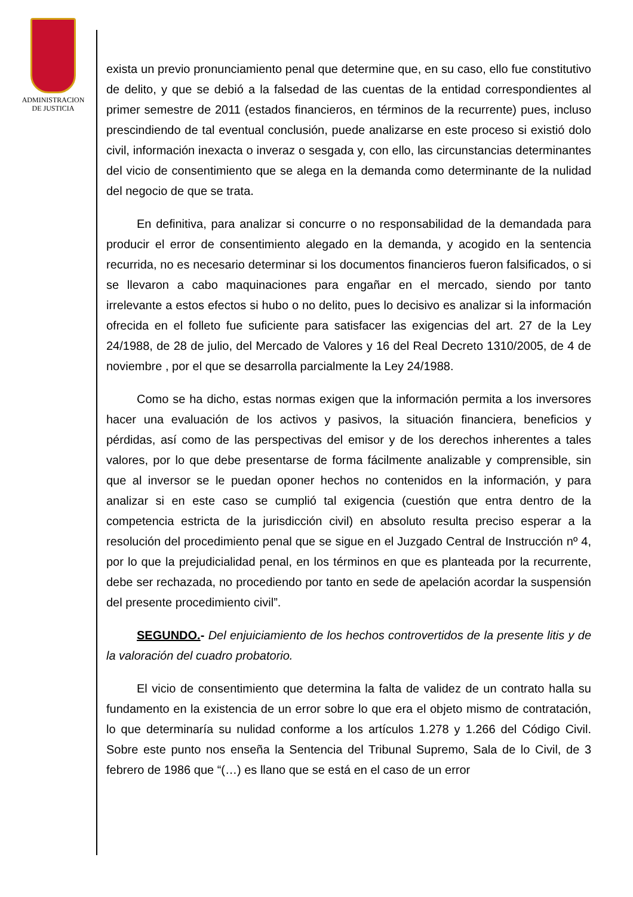ADMINISTRACION
DE JUSTICIA
exista un previo pronunciamiento penal que determine que, en su caso, ello fue constitutivo de delito, y que se debió a la falsedad de las cuentas de la entidad correspondientes al primer semestre de 2011 (estados financieros, en términos de la recurrente) pues, incluso prescindiendo de tal eventual conclusión, puede analizarse en este proceso si existió dolo civil, información inexacta o inveraz o sesgada y, con ello, las circunstancias determinantes del vicio de consentimiento que se alega en la demanda como determinante de la nulidad del negocio de que se trata.
En definitiva, para analizar si concurre o no responsabilidad de la demandada para producir el error de consentimiento alegado en la demanda, y acogido en la sentencia recurrida, no es necesario determinar si los documentos financieros fueron falsificados, o si se llevaron a cabo maquinaciones para engañar en el mercado, siendo por tanto irrelevante a estos efectos si hubo o no delito, pues lo decisivo es analizar si la información ofrecida en el folleto fue suficiente para satisfacer las exigencias del art. 27 de la Ley 24/1988, de 28 de julio, del Mercado de Valores y 16 del Real Decreto 1310/2005, de 4 de noviembre , por el que se desarrolla parcialmente la Ley 24/1988.
Como se ha dicho, estas normas exigen que la información permita a los inversores hacer una evaluación de los activos y pasivos, la situación financiera, beneficios y pérdidas, así como de las perspectivas del emisor y de los derechos inherentes a tales valores, por lo que debe presentarse de forma fácilmente analizable y comprensible, sin que al inversor se le puedan oponer hechos no contenidos en la información, y para analizar si en este caso se cumplió tal exigencia (cuestión que entra dentro de la competencia estricta de la jurisdicción civil) en absoluto resulta preciso esperar a la resolución del procedimiento penal que se sigue en el Juzgado Central de Instrucción nº 4, por lo que la prejudicialidad penal, en los términos en que es planteada por la recurrente, debe ser rechazada, no procediendo por tanto en sede de apelación acordar la suspensión del presente procedimiento civil”.
SEGUNDO.- Del enjuiciamiento de los hechos controvertidos de la presente litis y de la valoración del cuadro probatorio.
El vicio de consentimiento que determina la falta de validez de un contrato halla su fundamento en la existencia de un error sobre lo que era el objeto mismo de contratación, lo que determinaría su nulidad conforme a los artículos 1.278 y 1.266 del Código Civil. Sobre este punto nos enseña la Sentencia del Tribunal Supremo, Sala de lo Civil, de 3 febrero de 1986 que “(…) es llano que se está en el caso de un error